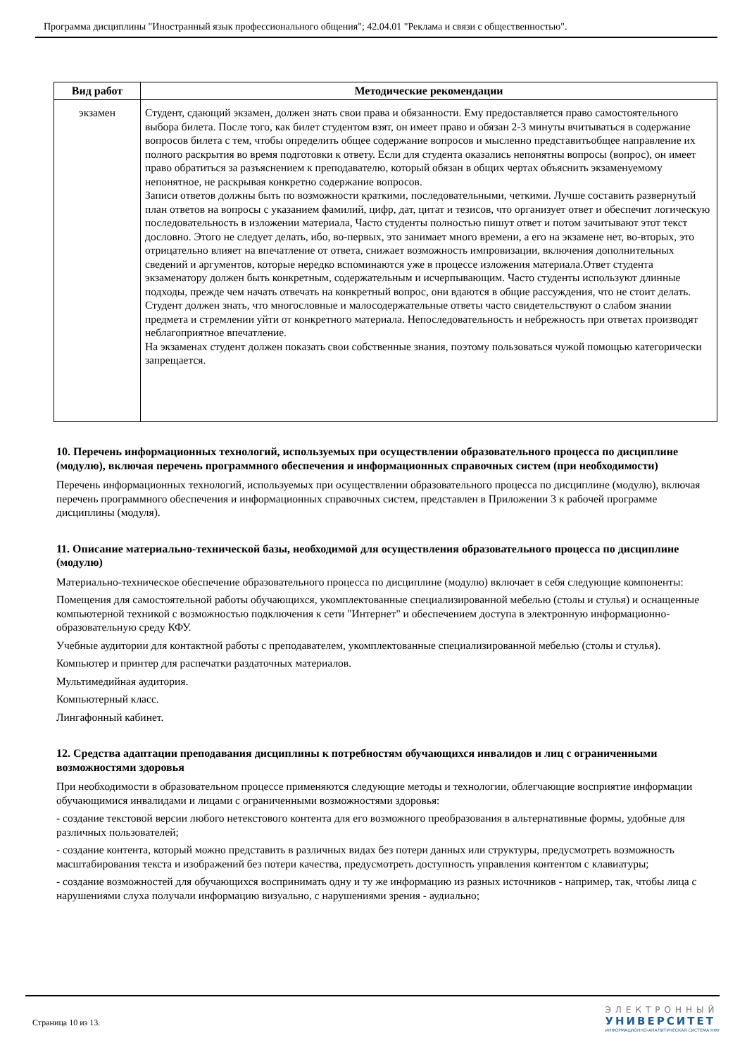Программа дисциплины "Иностранный язык профессионального общения"; 42.04.01 "Реклама и связи с общественностью".
| Вид работ | Методические рекомендации |
| --- | --- |
| экзамен | Студент, сдающий экзамен, должен знать свои права и обязанности. Ему предоставляется право самостоятельного выбора билета. После того, как билет студентом взят, он имеет право и обязан 2-3 минуты вчитываться в содержание вопросов билета с тем, чтобы определить общее содержание вопросов и мысленно представитьобщее направление их полного раскрытия во время подготовки к ответу. Если для студента оказались непонятны вопросы (вопрос), он имеет право обратиться за разъяснением к преподавателю, который обязан в общих чертах объяснить экзаменуемому непонятное, не раскрывая конкретно содержание вопросов. Записи ответов должны быть по возможности краткими, последовательными, четкими. Лучше составить развернутый план ответов на вопросы с указанием фамилий, цифр, дат, цитат и тезисов, что организует ответ и обеспечит логическую последовательность в изложении материала, Часто студенты полностью пишут ответ и потом зачитывают этот текст дословно. Этого не следует делать, ибо, во-первых, это занимает много времени, а его на экзамене нет, во-вторых, это отрицательно влияет на впечатление от ответа, снижает возможность импровизации, включения дополнительных сведений и аргументов, которые нередко вспоминаются уже в процессе изложения материала.Ответ студента экзаменатору должен быть конкретным, содержательным и исчерпывающим. Часто студенты используют длинные подходы, прежде чем начать отвечать на конкретный вопрос, они вдаются в общие рассуждения, что не стоит делать. Студент должен знать, что многословные и малосодержательные ответы часто свидетельствуют о слабом знании предмета и стремлении уйти от конкретного материала. Непоследовательность и небрежность при ответах производят неблагоприятное впечатление. На экзаменах студент должен показать свои собственные знания, поэтому пользоваться чужой помощью категорически запрещается. |
10. Перечень информационных технологий, используемых при осуществлении образовательного процесса по дисциплине (модулю), включая перечень программного обеспечения и информационных справочных систем (при необходимости)
Перечень информационных технологий, используемых при осуществлении образовательного процесса по дисциплине (модулю), включая перечень программного обеспечения и информационных справочных систем, представлен в Приложении 3 к рабочей программе дисциплины (модуля).
11. Описание материально-технической базы, необходимой для осуществления образовательного процесса по дисциплине (модулю)
Материально-техническое обеспечение образовательного процесса по дисциплине (модулю) включает в себя следующие компоненты:
Помещения для самостоятельной работы обучающихся, укомплектованные специализированной мебелью (столы и стулья) и оснащенные компьютерной техникой с возможностью подключения к сети "Интернет" и обеспечением доступа в электронную информационно-образовательную среду КФУ.
Учебные аудитории для контактной работы с преподавателем, укомплектованные специализированной мебелью (столы и стулья).
Компьютер и принтер для распечатки раздаточных материалов.
Мультимедийная аудитория.
Компьютерный класс.
Лингафонный кабинет.
12. Средства адаптации преподавания дисциплины к потребностям обучающихся инвалидов и лиц с ограниченными возможностями здоровья
При необходимости в образовательном процессе применяются следующие методы и технологии, облегчающие восприятие информации обучающимися инвалидами и лицами с ограниченными возможностями здоровья:
- создание текстовой версии любого нетекстового контента для его возможного преобразования в альтернативные формы, удобные для различных пользователей;
- создание контента, который можно представить в различных видах без потери данных или структуры, предусмотреть возможность масштабирования текста и изображений без потери качества, предусмотреть доступность управления контентом с клавиатуры;
- создание возможностей для обучающихся воспринимать одну и ту же информацию из разных источников - например, так, чтобы лица с нарушениями слуха получали информацию визуально, с нарушениями зрения - аудиально;
Страница 10 из 13.
ЭЛЕКТРОННЫЙ
УНИВЕРСИТЕТ
ИНФОРМАЦИОННО-АНАЛИТИЧЕСКАЯ СИСТЕМА КФУ